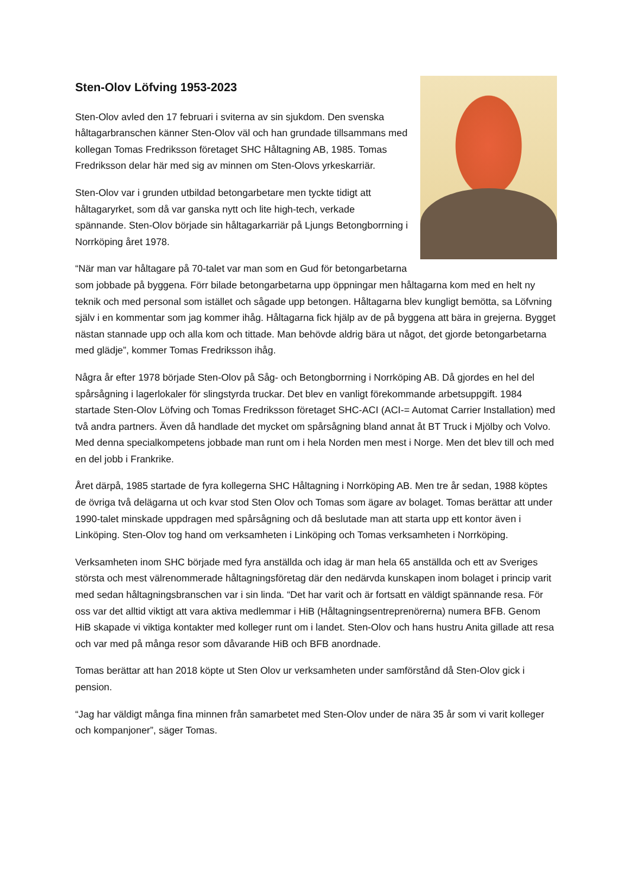Sten-Olov Löfving 1953-2023
Sten-Olov avled den 17 februari i sviterna av sin sjukdom. Den svenska håltagarbranschen känner Sten-Olov väl och han grundade tillsammans med kollegan Tomas Fredriksson företaget SHC Håltagning AB, 1985. Tomas Fredriksson delar här med sig av minnen om Sten-Olovs yrkeskarriär.
Sten-Olov var i grunden utbildad betongarbetare men tyckte tidigt att håltagaryrket, som då var ganska nytt och lite high-tech, verkade spännande. Sten-Olov började sin håltagarkarriär på Ljungs Betongborrning i Norrköping året 1978.
“När man var håltagare på 70-talet var man som en Gud för betongarbetarna som jobbade på byggena. Förr bilade betongarbetarna upp öppningar men håltagarna kom med en helt ny teknik och med personal som istället och sågade upp betongen. Håltagarna blev kungligt bemötta, sa Löfvning själv i en kommentar som jag kommer ihåg. Håltagarna fick hjälp av de på byggena att bära in grejerna. Bygget nästan stannade upp och alla kom och tittade. Man behövde aldrig bära ut något, det gjorde betongarbetarna med glädje”, kommer Tomas Fredriksson ihåg.
Några år efter 1978 började Sten-Olov på Såg- och Betongborrning i Norrköping AB. Då gjordes en hel del spårsågning i lagerlokaler för slingstyrda truckar. Det blev en vanligt förekommande arbetsuppgift. 1984 startade Sten-Olov Löfving och Tomas Fredriksson företaget SHC-ACI (ACI-= Automat Carrier Installation) med två andra partners. Även då handlade det mycket om spårsågning bland annat åt BT Truck i Mjölby och Volvo. Med denna specialkompetens jobbade man runt om i hela Norden men mest i Norge. Men det blev till och med en del jobb i Frankrike.
Året därpå, 1985 startade de fyra kollegerna SHC Håltagning i Norrköping AB. Men tre år sedan, 1988 köptes de övriga två delägarna ut och kvar stod Sten Olov och Tomas som ägare av bolaget. Tomas berättar att under 1990-talet minskade uppdragen med spårsågning och då beslutade man att starta upp ett kontor även i Linköping. Sten-Olov tog hand om verksamheten i Linköping och Tomas verksamheten i Norrköping.
Verksamheten inom SHC började med fyra anställda och idag är man hela 65 anställda och ett av Sveriges största och mest välrenommerade håltagningsföretag där den nedärvda kunskapen inom bolaget i princip varit med sedan håltagningsbranschen var i sin linda. “Det har varit och är fortsatt en väldigt spännande resa. För oss var det alltid viktigt att vara aktiva medlemmar i HiB (Håltagningsentreprenörerna) numera BFB. Genom HiB skapade vi viktiga kontakter med kolleger runt om i landet. Sten-Olov och hans hustru Anita gillade att resa och var med på många resor som dåvarande HiB och BFB anordnade.
Tomas berättar att han 2018 köpte ut Sten Olov ur verksamheten under samförstånd då Sten-Olov gick i pension.
“Jag har väldigt många fina minnen från samarbetet med Sten-Olov under de nära 35 år som vi varit kolleger och kompanjoner”, säger Tomas.